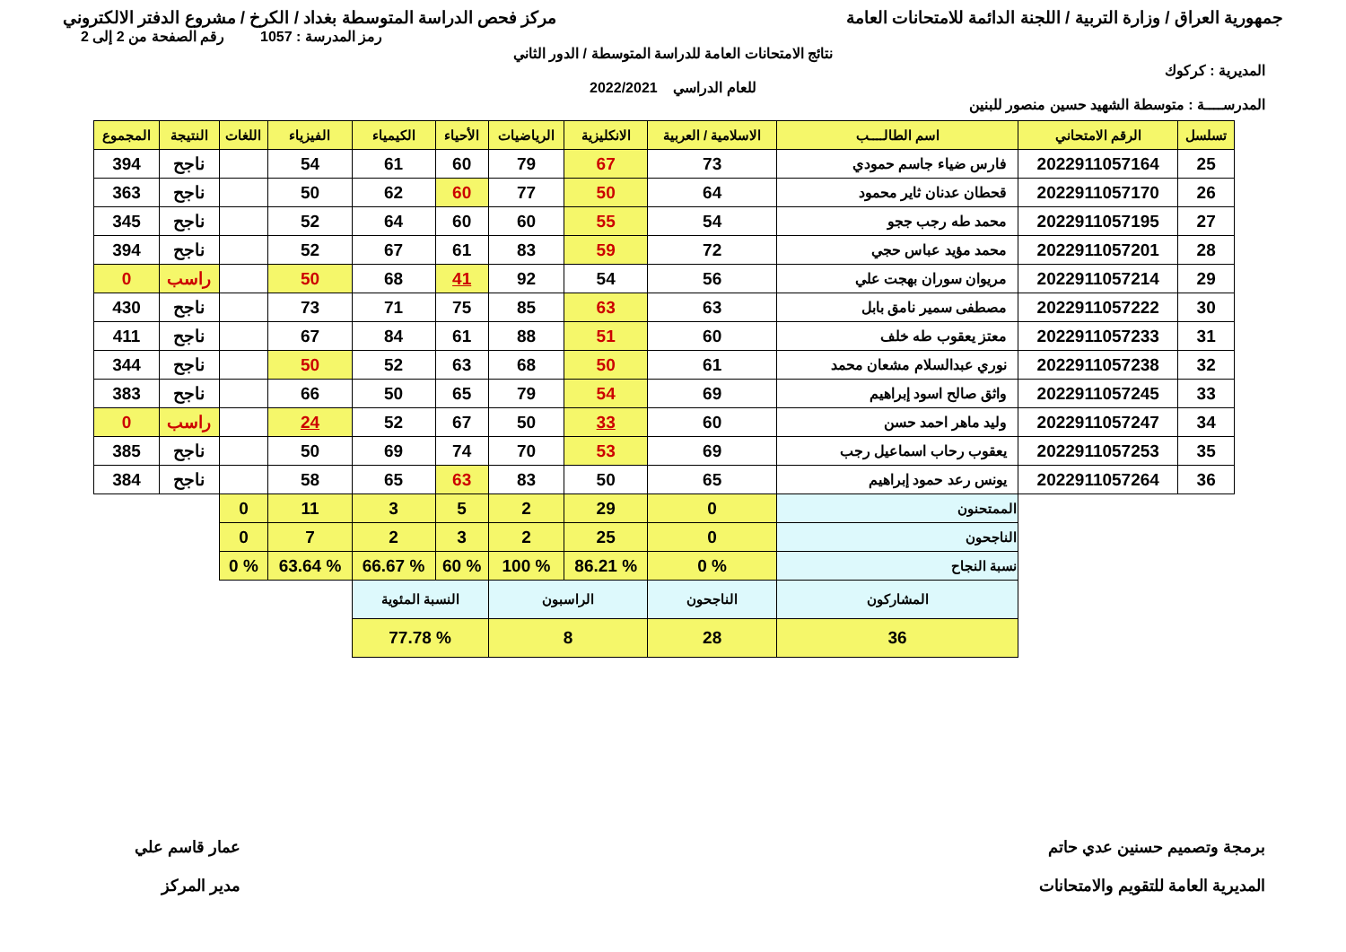جمهورية العراق / وزارة التربية / اللجنة الدائمة للامتحانات العامة
مركز فحص الدراسة المتوسطة بغداد / الكرخ / مشروع الدفتر الالكتروني
رمز المدرسة : 1057 رقم الصفحة من 2 إلى 2
نتائج الامتحانات العامة للدراسة المتوسطة / الدور الثاني
المديرية : كركوك
للعام الدراسي 2022/2021
المدرســــة : متوسطة الشهيد حسين منصور للبنين
| تسلسل | الرقم الامتحاني | اسم الطالــــب | الاسلامية / العربية | الانكليزية | الرياضيات | الأحياء | الكيمياء | الفيزياء | اللغات | النتيجة | المجموع |
| --- | --- | --- | --- | --- | --- | --- | --- | --- | --- | --- | --- |
| 25 | 2022911057164 | فارس ضياء جاسم حمودي | 73 | 67 | 79 | 60 | 61 | 54 | | ناجح | 394 |
| 26 | 2022911057170 | قحطان عدنان ثاير محمود | 64 | 50 | 77 | 60 | 62 | 50 | | ناجح | 363 |
| 27 | 2022911057195 | محمد طه رجب ججو | 54 | 55 | 60 | 60 | 64 | 52 | | ناجح | 345 |
| 28 | 2022911057201 | محمد مؤيد عباس حجي | 72 | 59 | 83 | 61 | 67 | 52 | | ناجح | 394 |
| 29 | 2022911057214 | مريوان سوران بهجت علي | 56 | 54 | 92 | 41 | 68 | 50 | | راسب | 0 |
| 30 | 2022911057222 | مصطفى سمير نامق بابل | 63 | 63 | 85 | 75 | 71 | 73 | | ناجح | 430 |
| 31 | 2022911057233 | معتز يعقوب طه خلف | 60 | 51 | 88 | 61 | 84 | 67 | | ناجح | 411 |
| 32 | 2022911057238 | نوري عبدالسلام مشعان محمد | 61 | 50 | 68 | 63 | 52 | 50 | | ناجح | 344 |
| 33 | 2022911057245 | واثق صالح اسود إبراهيم | 69 | 54 | 79 | 65 | 50 | 66 | | ناجح | 383 |
| 34 | 2022911057247 | وليد ماهر احمد حسن | 60 | 33 | 50 | 67 | 52 | 24 | | راسب | 0 |
| 35 | 2022911057253 | يعقوب رحاب اسماعيل رجب | 69 | 53 | 70 | 74 | 69 | 50 | | ناجح | 385 |
| 36 | 2022911057264 | يونس رعد حمود إبراهيم | 65 | 50 | 83 | 63 | 65 | 58 | | ناجح | 384 |
| | | الممتحنون | 0 | 29 | 2 | 5 | 3 | 11 | 0 | | |
| | | الناجحون | 0 | 25 | 2 | 3 | 2 | 7 | 0 | | |
| | | نسبة النجاح | % 0 | % 86.21 | % 100 | % 60 | % 66.67 | % 63.64 | % 0 | | |
| | | المشاركون | الناجحون | الراسبون | | النسبة المئوية | | | | | |
| | | 36 | 28 | 8 | | % 77.78 | | | | | |
برمجة وتصميم حسنين عدي حاتم
المديرية العامة للتقويم والامتحانات
عمار قاسم علي
مدير المركز